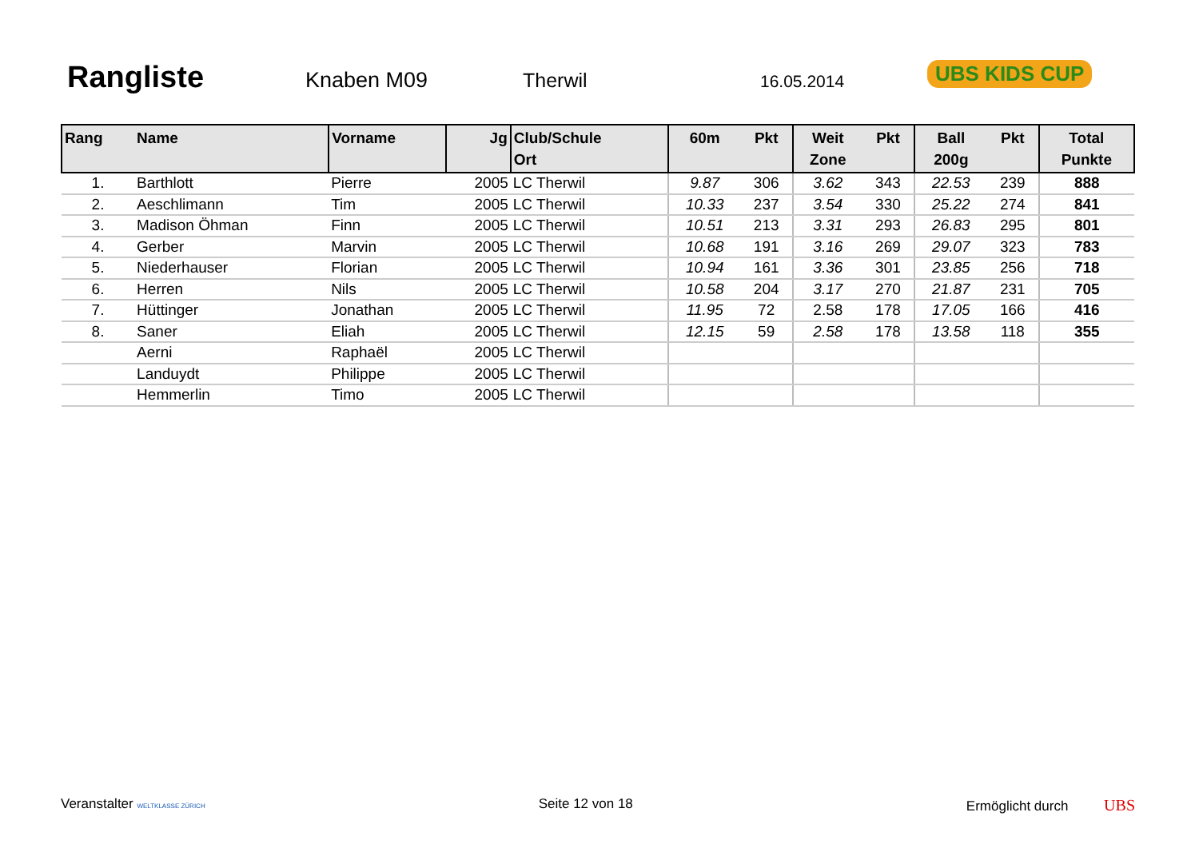Rangliste
Knaben M09 Therwil
16.05.2014
UBS KIDS CUP
| Rang | Name | Vorname | Jg | Club/Schule Ort | 60m | Pkt | Weit Zone | Pkt | Ball 200g | Pkt | Total Punkte |
| --- | --- | --- | --- | --- | --- | --- | --- | --- | --- | --- | --- |
| 1. | Barthlott | Pierre | 2005 | LC Therwil | 9.87 | 306 | 3.62 | 343 | 22.53 | 239 | 888 |
| 2. | Aeschlimann | Tim | 2005 | LC Therwil | 10.33 | 237 | 3.54 | 330 | 25.22 | 274 | 841 |
| 3. | Madison Öhman | Finn | 2005 | LC Therwil | 10.51 | 213 | 3.31 | 293 | 26.83 | 295 | 801 |
| 4. | Gerber | Marvin | 2005 | LC Therwil | 10.68 | 191 | 3.16 | 269 | 29.07 | 323 | 783 |
| 5. | Niederhauser | Florian | 2005 | LC Therwil | 10.94 | 161 | 3.36 | 301 | 23.85 | 256 | 718 |
| 6. | Herren | Nils | 2005 | LC Therwil | 10.58 | 204 | 3.17 | 270 | 21.87 | 231 | 705 |
| 7. | Hüttinger | Jonathan | 2005 | LC Therwil | 11.95 | 72 | 2.58 | 178 | 17.05 | 166 | 416 |
| 8. | Saner | Eliah | 2005 | LC Therwil | 12.15 | 59 | 2.58 | 178 | 13.58 | 118 | 355 |
| | Aerni | Raphaël | 2005 | LC Therwil | | | | | | | |
| | Landuydt | Philippe | 2005 | LC Therwil | | | | | | | |
| | Hemmerlin | Timo | 2005 | LC Therwil | | | | | | | |
Veranstalter WELTKLASSE ZÜRICH
Seite 12 von 18 Ermöglicht durch UBS